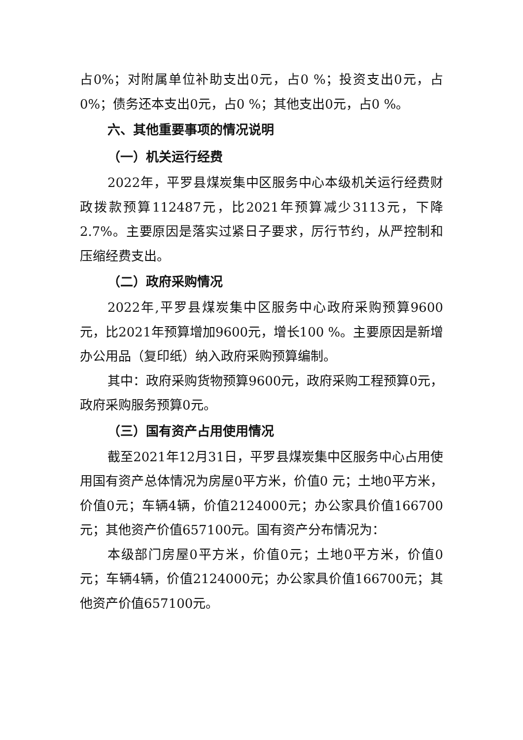占0%；对附属单位补助支出0元，占0 %；投资支出0元，占0%；债务还本支出0元，占0 %；其他支出0元，占0 %。
六、其他重要事项的情况说明
（一）机关运行经费
2022年，平罗县煤炭集中区服务中心本级机关运行经费财政拨款预算112487元，比2021年预算减少3113元，下降2.7%。主要原因是落实过紧日子要求，厉行节约，从严控制和压缩经费支出。
（二）政府采购情况
2022年,平罗县煤炭集中区服务中心政府采购预算9600元，比2021年预算增加9600元，增长100 %。主要原因是新增办公用品（复印纸）纳入政府采购预算编制。
其中：政府采购货物预算9600元，政府采购工程预算0元，政府采购服务预算0元。
（三）国有资产占用使用情况
截至2021年12月31日，平罗县煤炭集中区服务中心占用使用国有资产总体情况为房屋0平方米，价值0 元；土地0平方米，价值0元；车辆4辆，价值2124000元；办公家具价值166700元；其他资产价值657100元。国有资产分布情况为：
本级部门房屋0平方米，价值0元；土地0平方米，价值0元；车辆4辆，价值2124000元；办公家具价值166700元；其他资产价值657100元。